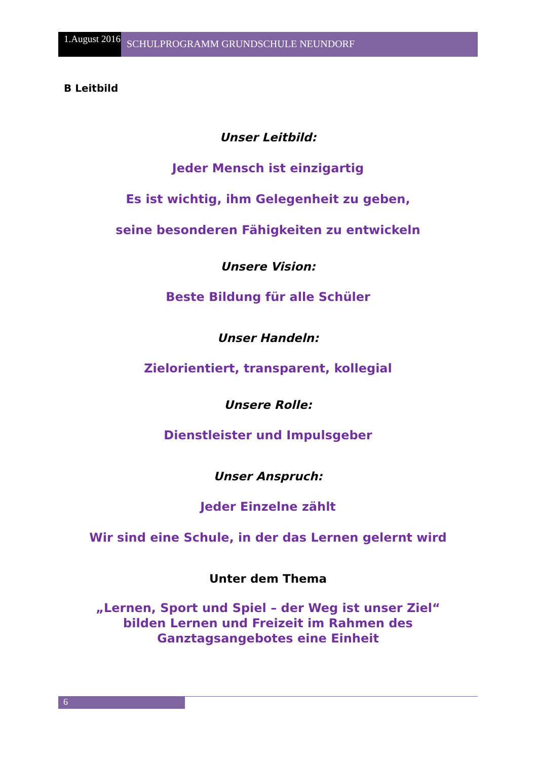1.August 2016
SCHULPROGRAMM GRUNDSCHULE NEUNDORF
B Leitbild
Unser Leitbild:
Jeder Mensch ist einzigartig
Es ist wichtig, ihm Gelegenheit zu geben,
seine besonderen Fähigkeiten zu entwickeln
Unsere Vision:
Beste Bildung für alle Schüler
Unser Handeln:
Zielorientiert, transparent, kollegial
Unsere Rolle:
Dienstleister und Impulsgeber
Unser Anspruch:
Jeder Einzelne zählt
Wir sind eine Schule, in der das Lernen gelernt wird
Unter dem Thema
„Lernen, Sport und Spiel – der Weg ist unser Ziel“
bilden Lernen und Freizeit im Rahmen des
Ganztagsangebotes eine Einheit
6